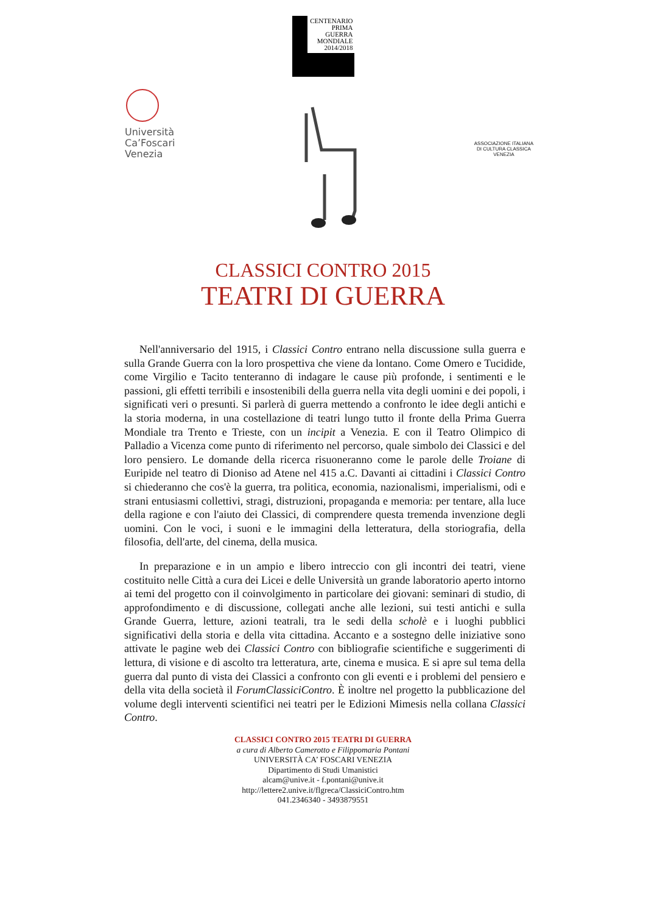CENTENARIO
PRIMA GUERRA
MONDIALE
2014/2018
Università
Ca’Foscari
Venezia
ASSOCIAZIONE ITALIANA
DI CULTURA CLASSICA
VENEZIA
CLASSICI CONTRO 2015
TEATRI DI GUERRA
Nell'anniversario del 1915, i Classici Contro entrano nella discussione sulla guerra e sulla Grande Guerra con la loro prospettiva che viene da lontano. Come Omero e Tucidide, come Virgilio e Tacito tenteranno di indagare le cause più profonde, i sentimenti e le passioni, gli effetti terribili e insostenibili della guerra nella vita degli uomini e dei popoli, i significati veri o presunti. Si parlerà di guerra mettendo a confronto le idee degli antichi e la storia moderna, in una costellazione di teatri lungo tutto il fronte della Prima Guerra Mondiale tra Trento e Trieste, con un incipit a Venezia. E con il Teatro Olimpico di Palladio a Vicenza come punto di riferimento nel percorso, quale simbolo dei Classici e del loro pensiero. Le domande della ricerca risuoneranno come le parole delle Troiane di Euripide nel teatro di Dioniso ad Atene nel 415 a.C. Davanti ai cittadini i Classici Contro si chiederanno che cos'è la guerra, tra politica, economia, nazionalismi, imperialismi, odi e strani entusiasmi collettivi, stragi, distruzioni, propaganda e memoria: per tentare, alla luce della ragione e con l'aiuto dei Classici, di comprendere questa tremenda invenzione degli uomini. Con le voci, i suoni e le immagini della letteratura, della storiografia, della filosofia, dell'arte, del cinema, della musica.
In preparazione e in un ampio e libero intreccio con gli incontri dei teatri, viene costituito nelle Città a cura dei Licei e delle Università un grande laboratorio aperto intorno ai temi del progetto con il coinvolgimento in particolare dei giovani: seminari di studio, di approfondimento e di discussione, collegati anche alle lezioni, sui testi antichi e sulla Grande Guerra, letture, azioni teatrali, tra le sedi della scholè e i luoghi pubblici significativi della storia e della vita cittadina. Accanto e a sostegno delle iniziative sono attivate le pagine web dei Classici Contro con bibliografie scientifiche e suggerimenti di lettura, di visione e di ascolto tra letteratura, arte, cinema e musica. E si apre sul tema della guerra dal punto di vista dei Classici a confronto con gli eventi e i problemi del pensiero e della vita della società il ForumClassiciContro. È inoltre nel progetto la pubblicazione del volume degli interventi scientifici nei teatri per le Edizioni Mimesis nella collana Classici Contro.
CLASSICI CONTRO 2015 TEATRI DI GUERRA
a cura di Alberto Camerotto e Filippomaria Pontani
UNIVERSITÀ CA’ FOSCARI VENEZIA
Dipartimento di Studi Umanistici
alcam@unive.it - f.pontani@unive.it
http://lettere2.unive.it/flgreca/ClassiciContro.htm
041.2346340 - 3493879551